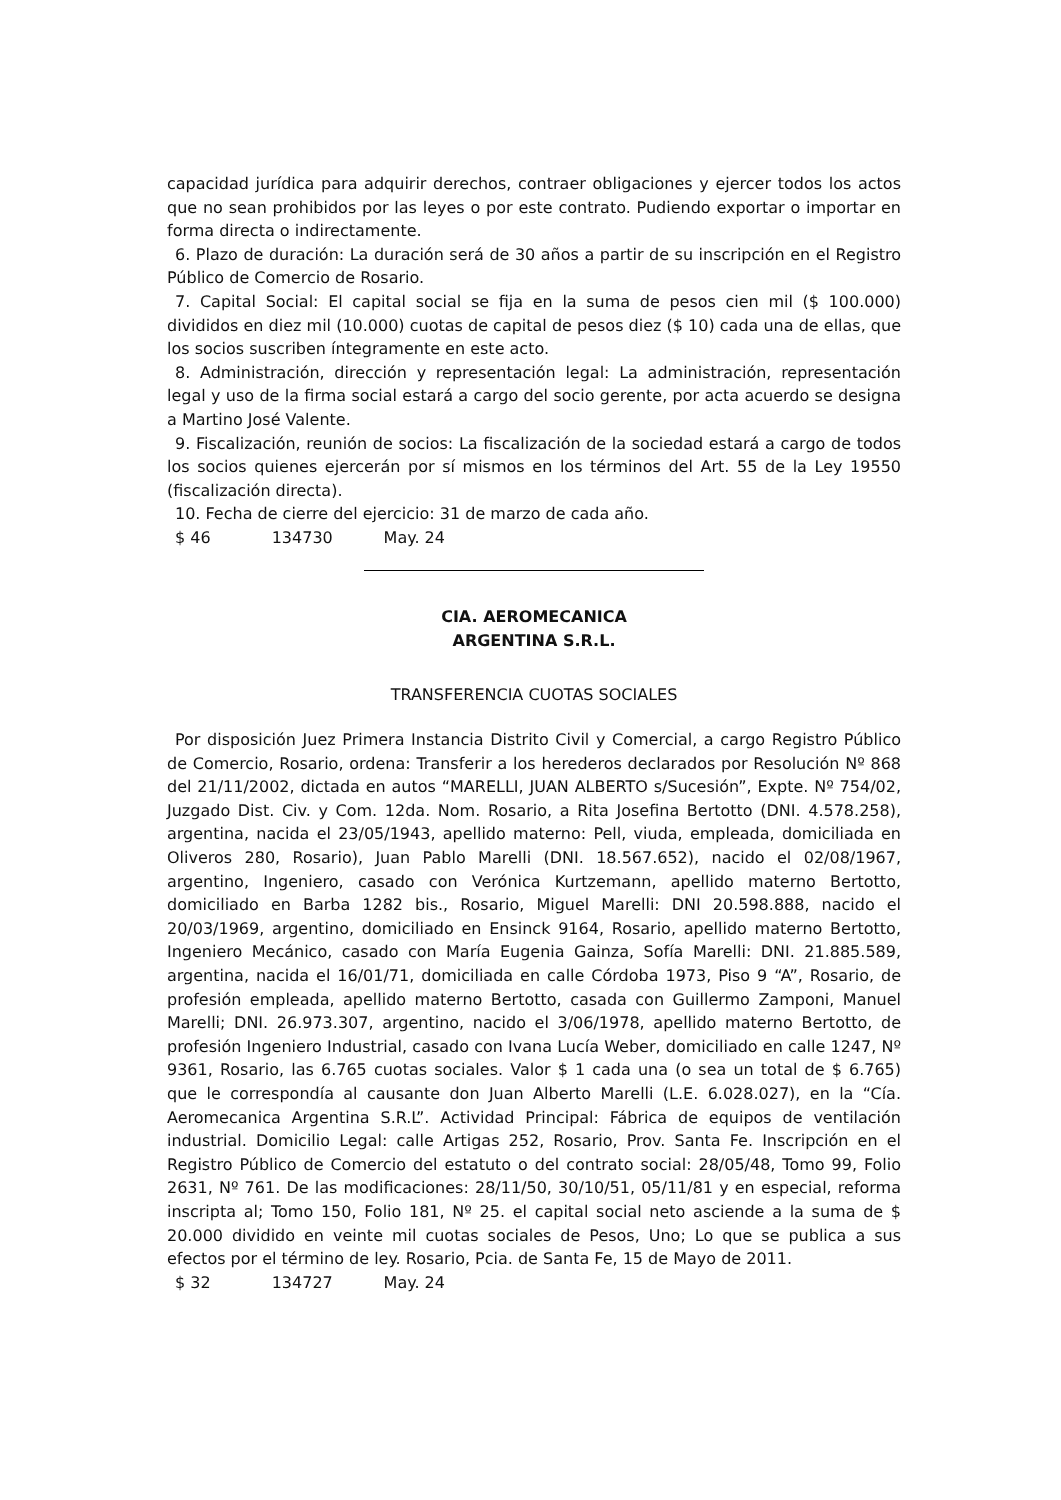capacidad jurídica para adquirir derechos, contraer obligaciones y ejercer todos los actos que no sean prohibidos por las leyes o por este contrato. Pudiendo exportar o importar en forma directa o indirectamente.
6. Plazo de duración: La duración será de 30 años a partir de su inscripción en el Registro Público de Comercio de Rosario.
7. Capital Social: El capital social se fija en la suma de pesos cien mil ($ 100.000) divididos en diez mil (10.000) cuotas de capital de pesos diez ($ 10) cada una de ellas, que los socios suscriben íntegramente en este acto.
8. Administración, dirección y representación legal: La administración, representación legal y uso de la firma social estará a cargo del socio gerente, por acta acuerdo se designa a Martino José Valente.
9. Fiscalización, reunión de socios: La fiscalización de la sociedad estará a cargo de todos los socios quienes ejercerán por sí mismos en los términos del Art. 55 de la Ley 19550 (fiscalización directa).
10. Fecha de cierre del ejercicio: 31 de marzo de cada año.
$ 46 134730 May. 24
CIA. AEROMECANICA
ARGENTINA S.R.L.
TRANSFERENCIA CUOTAS SOCIALES
Por disposición Juez Primera Instancia Distrito Civil y Comercial, a cargo Registro Público de Comercio, Rosario, ordena: Transferir a los herederos declarados por Resolución Nº 868 del 21/11/2002, dictada en autos “MARELLI, JUAN ALBERTO s/Sucesión”, Expte. Nº 754/02, Juzgado Dist. Civ. y Com. 12da. Nom. Rosario, a Rita Josefina Bertotto (DNI. 4.578.258), argentina, nacida el 23/05/1943, apellido materno: Pell, viuda, empleada, domiciliada en Oliveros 280, Rosario), Juan Pablo Marelli (DNI. 18.567.652), nacido el 02/08/1967, argentino, Ingeniero, casado con Verónica Kurtzemann, apellido materno Bertotto, domiciliado en Barba 1282 bis., Rosario, Miguel Marelli: DNI 20.598.888, nacido el 20/03/1969, argentino, domiciliado en Ensinck 9164, Rosario, apellido materno Bertotto, Ingeniero Mecánico, casado con María Eugenia Gainza, Sofía Marelli: DNI. 21.885.589, argentina, nacida el 16/01/71, domiciliada en calle Córdoba 1973, Piso 9 “A”, Rosario, de profesión empleada, apellido materno Bertotto, casada con Guillermo Zamponi, Manuel Marelli; DNI. 26.973.307, argentino, nacido el 3/06/1978, apellido materno Bertotto, de profesión Ingeniero Industrial, casado con Ivana Lucía Weber, domiciliado en calle 1247, Nº 9361, Rosario, las 6.765 cuotas sociales. Valor $ 1 cada una (o sea un total de $ 6.765) que le correspondía al causante don Juan Alberto Marelli (L.E. 6.028.027), en la “Cía. Aeromecanica Argentina S.R.L”. Actividad Principal: Fábrica de equipos de ventilación industrial. Domicilio Legal: calle Artigas 252, Rosario, Prov. Santa Fe. Inscripción en el Registro Público de Comercio del estatuto o del contrato social: 28/05/48, Tomo 99, Folio 2631, Nº 761. De las modificaciones: 28/11/50, 30/10/51, 05/11/81 y en especial, reforma inscripta al; Tomo 150, Folio 181, Nº 25. el capital social neto asciende a la suma de $ 20.000 dividido en veinte mil cuotas sociales de Pesos, Uno; Lo que se publica a sus efectos por el término de ley. Rosario, Pcia. de Santa Fe, 15 de Mayo de 2011.
$ 32 134727 May. 24